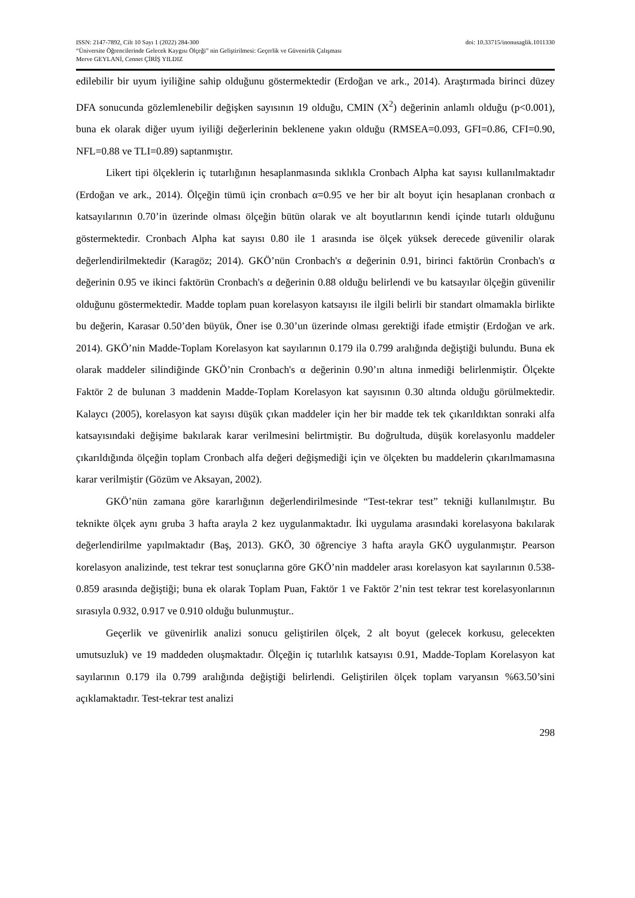ISSN: 2147-7892, Cilt 10 Sayı 1 (2022) 284-300 doi: 10.33715/inonusaglik.1011330
“Üniversite Öğrencilerinde Gelecek Kaygısı Ölçeği” nin Geliştirilmesi: Geçerlik ve Güvenirlik Çalışması
Merve GEYLANİ, Cennet ÇİRİŞ YILDIZ
edilebilir bir uyum iyiliğine sahip olduğunu göstermektedir (Erdoğan ve ark., 2014). Araştırmada birinci düzey DFA sonucunda gözlemlenebilir değişken sayısının 19 olduğu, CMIN (X<sup>2</sup>) değerinin anlamlı olduğu (p<0.001), buna ek olarak diğer uyum iyiliği değerlerinin beklenene yakın olduğu (RMSEA=0.093, GFI=0.86, CFI=0.90, NFL=0.88 ve TLI=0.89) saptanmıştır.
Likert tipi ölçeklerin iç tutarlığının hesaplanmasında sıklıkla Cronbach Alpha kat sayısı kullanılmaktadır (Erdoğan ve ark., 2014). Ölçeğin tümü için cronbach α=0.95 ve her bir alt boyut için hesaplanan cronbach α katsayılarının 0.70’in üzerinde olması ölçeğin bütün olarak ve alt boyutlarının kendi içinde tutarlı olduğunu göstermektedir. Cronbach Alpha kat sayısı 0.80 ile 1 arasında ise ölçek yüksek derecede güvenilir olarak değerlendirilmektedir (Karagöz; 2014). GKÖ’nün Cronbach's α değerinin 0.91, birinci faktörün Cronbach's α değerinin 0.95 ve ikinci faktörün Cronbach's α değerinin 0.88 olduğu belirlendi ve bu katsayılar ölçeğin güvenilir olduğunu göstermektedir. Madde toplam puan korelasyon katsayısı ile ilgili belirli bir standart olmamakla birlikte bu değerin, Karasar 0.50’den büyük, Öner ise 0.30’un üzerinde olması gerektiği ifade etmiştir (Erdoğan ve ark. 2014). GKÖ’nin Madde-Toplam Korelasyon kat sayılarının 0.179 ila 0.799 aralığında değiştiği bulundu. Buna ek olarak maddeler silindiğinde GKÖ’nin Cronbach's α değerinin 0.90’ın altına inmediği belirlenmiştir. Ölçekte Faktör 2 de bulunan 3 maddenin Madde-Toplam Korelasyon kat sayısının 0.30 altında olduğu görülmektedir. Kalaycı (2005), korelasyon kat sayısı düşük çıkan maddeler için her bir madde tek tek çıkarıldıktan sonraki alfa katsayısındaki değişime bakılarak karar verilmesini belirtmiştir. Bu doğrultuda, düşük korelasyonlu maddeler çıkarıldığında ölçeğin toplam Cronbach alfa değeri değişmediği için ve ölçekten bu maddelerin çıkarılmamasına karar verilmiştir (Gözüm ve Aksayan, 2002).
GKÖ’nün zamana göre kararlığının değerlendirilmesinde “Test-tekrar test” tekniği kullanılmıştır. Bu teknikte ölçek aynı gruba 3 hafta arayla 2 kez uygulanmaktadır. İki uygulama arasındaki korelasyona bakılarak değerlendirilme yapılmaktadır (Baş, 2013). GKÖ, 30 öğrenciye 3 hafta arayla GKÖ uygulanmıştır. Pearson korelasyon analizinde, test tekrar test sonuçlarına göre GKÖ’nin maddeler arası korelasyon kat sayılarının 0.538-0.859 arasında değiştiği; buna ek olarak Toplam Puan, Faktör 1 ve Faktör 2’nin test tekrar test korelasyonlarının sırasıyla 0.932, 0.917 ve 0.910 olduğu bulunmuştur..
Geçerlik ve güvenirlik analizi sonucu geliştirilen ölçek, 2 alt boyut (gelecek korkusu, gelecekten umutsuzluk) ve 19 maddeden oluşmaktadır. Ölçeğin iç tutarlılık katsayısı 0.91, Madde-Toplam Korelasyon kat sayılarının 0.179 ila 0.799 aralığında değiştiği belirlendi. Geliştirilen ölçek toplam varyansın %63.50’sini açıklamaktadır. Test-tekrar test analizi
298